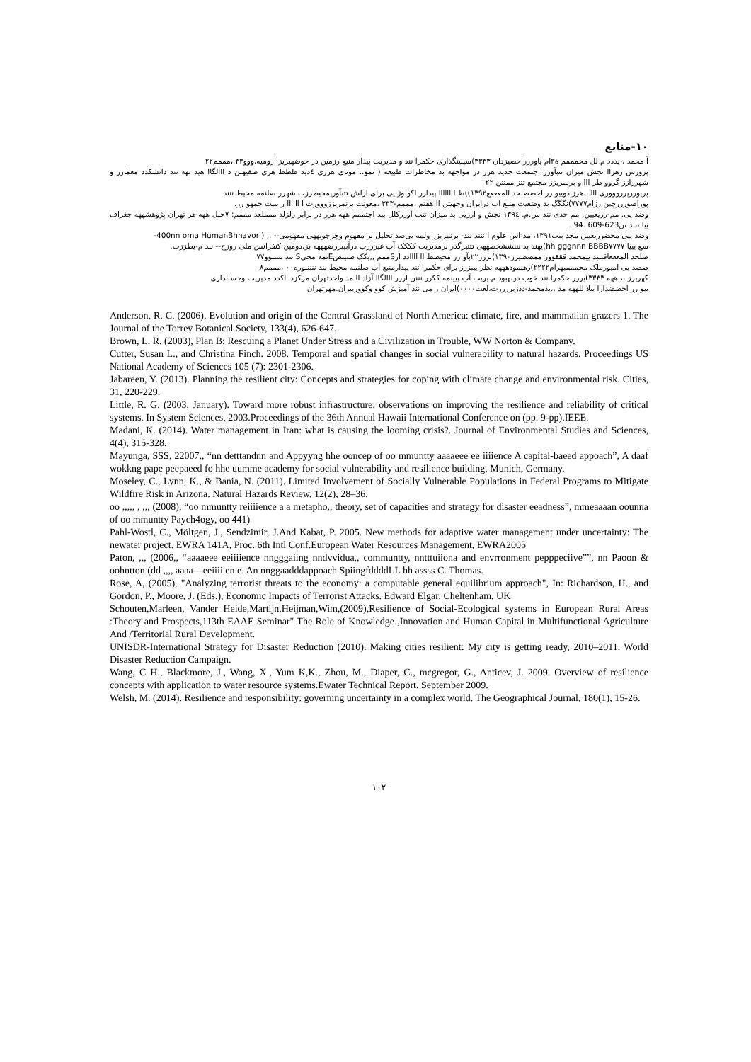۱۰-منابع
آ محمد ،،یددد م لل محمممم هٔ۳ام یاوررراحضیزدان ۳۳۳۳)سیبیتگذاری حکمرا نند و مدیریت پیدار منبع رزمین در حوضهیریز ارومیه،ووو۳۳ ،مممم۲۲
پرورش زهراا نجش میزان تتبآورر اجتمعت جدید هرر در مواجهه بد مخاطرات طبیعه ( نمو.. موتای هرری ٤دید ططط هری صفیهنن د ااالگاا هید بهه تتد دانشکدد معمارر و شهررازز گروو طر ااا و برنمریزز مجتمع تتز ممتتن ۲۲
پریوررپرروووری ااا ،،هرزادوییو رر احضصلحد المعععع۱۳۹۲))ط ا اااااا پیدارر اکولوژ یی برای ازلش تتبآوریمحیطززت شهرر صلنمه محیط ننند
پوراصورررچین رزام۷۷۷۷)نگگگ بد وضعیت منبع اب درایران وجهیتن اا هفتم ،مممم-۳۳۳ ،معونت برنمریززووورت ا اااااا ر بییت جمهو رر.
وضد یی. مم-رریعیین. مم حدی نند س.م. ۱۳۹٤ نجش و ارزیی بد میزان تتب آوررکلل ببد اجتممم ههه هرر در برابر زلزلد ممملعد مممم: ۷حلل ههه هر تهران پژوهشههه جغراف ییا ننند نن623-609 .94 .
وضد ییی محضرریعیین مجد ببب۱۳۹۱، مدhس علوم ا ننند نند- برنمریزز ولمه یی‌ضد تحلیل بر مفهوم وچرچوبههی مفهومی-- ., ( 400nn oma HumanBhhavor-
سع یییا hh gggnnn BBBB۷۷۷۷)یهند بد نننششخصههی تتثیرگذر برمدیریت کککک آب غیرررب درآبییررضهههه بز،دومین کنفرانس ملی روزج-- نند م-یطززت.
صلحد المعععاقبببد ییمحمد قققوور ممصصیرر۱۳۹۰)بررر۲۲بآو رر محیطط اا اااادد ازSممم ,,یکک طتیتصEنمه محیS نند نننننوو۷۷
صصد یی امیورملک محمممبهرام۲۲۲۲)رهنمودهههه نظر ییبززز برای حکمرا نند پیدارمنبع آب صلنمه محیط نند نننننوره۰۰ ،مممم۸
کهریزز ،، ههه ۳۳۳۳)بررر حکمرا نند خوب دربهبود م.یریت آب پیینمه ککرر نننن اررر ااالگاا آزاد اا مد واحدتهران مرکزد ااکدد مدیریت وحسابداری
ییو رر احضضدارا ببلا للههه مد ،،یدمحمد-ددزیررررت،لعت۰۰۰۰)ایران ر می نند آمیزش کوو وکوورییران.مهرتهران
Anderson, R. C. (2006). Evolution and origin of the Central Grassland of North America: climate, fire, and mammalian grazers 1. The Journal of the Torrey Botanical Society, 133(4), 626-647.
Brown, L. R. (2003), Plan B: Rescuing a Planet Under Stress and a Civilization in Trouble, WW Norton & Company.
Cutter, Susan L., and Christina Finch. 2008. Temporal and spatial changes in social vulnerability to natural hazards. Proceedings US National Academy of Sciences 105 (7): 2301-2306.
Jabareen, Y. (2013). Planning the resilient city: Concepts and strategies for coping with climate change and environmental risk. Cities, 31, 220-229.
Little, R. G. (2003, January). Toward more robust infrastructure: observations on improving the resilience and reliability of critical systems. In System Sciences, 2003.Proceedings of the 36th Annual Hawaii International Conference on (pp. 9-pp).IEEE.
Madani, K. (2014). Water management in Iran: what is causing the looming crisis?. Journal of Environmental Studies and Sciences, 4(4), 315-328.
Mayunga, SSS, 22007,, “nn detttandnn and Appyyng hhe ooncep of oo mmuntty aaaaeee ee iiiience A capital-baeed appoach”, A daaf wokkng pape peepaeed fo hhe uumme academy for social vulnerability and resilience building, Munich, Germany.
Moseley, C., Lynn, K., & Bania, N. (2011). Limited Involvement of Socially Vulnerable Populations in Federal Programs to Mitigate Wildfire Risk in Arizona. Natural Hazards Review, 12(2), 28–36.
oo ,,,,, , ,,, (2008), “oo mmuntty reiiiience a a metapho,, theory, set of capacities and strategy for disaster eeadness”, mmeaaaan oounna of oo mmuntty Paych4ogy, oo 441)
Pahl-Wostl, C., Möltgen, J., Sendzimir, J.And Kabat, P. 2005. New methods for adaptive water management under uncertainty: The newater project. EWRA 141A, Proc. 6th Intl Conf.European Water Resources Management, EWRA2005
Paton, ,,, (2006,, “aaaaeee eeiiiience nngggaiing nndvvidua,, communtty, nntttuiiona and envrronment pepppeciive””, nn Paoon & oohntton (dd ,,,, aaaa—eeiiii en e. An nnggaadddappoach SpiingfddddLL hh assss C. Thomas.
Rose, A, (2005), "Analyzing terrorist threats to the economy: a computable general equilibrium approach", In: Richardson, H., and Gordon, P., Moore, J. (Eds.), Economic Impacts of Terrorist Attacks. Edward Elgar, Cheltenham, UK
Schouten,Marleen, Vander Heide,Martijn,Heijman,Wim,(2009),Resilience of Social-Ecological systems in European Rural Areas :Theory and Prospects,113th EAAE Seminar" The Role of Knowledge ,Innovation and Human Capital in Multifunctional Agriculture And /Territorial Rural Development.
UNISDR-International Strategy for Disaster Reduction (2010). Making cities resilient: My city is getting ready, 2010–2011. World Disaster Reduction Campaign.
Wang, C H., Blackmore, J., Wang, X., Yum K,K., Zhou, M., Diaper, C., mcgregor, G., Anticev, J. 2009. Overview of resilience concepts with application to water resource systems.Ewater Technical Report. September 2009.
Welsh, M. (2014). Resilience and responsibility: governing uncertainty in a complex world. The Geographical Journal, 180(1), 15-26.
۱۰۲